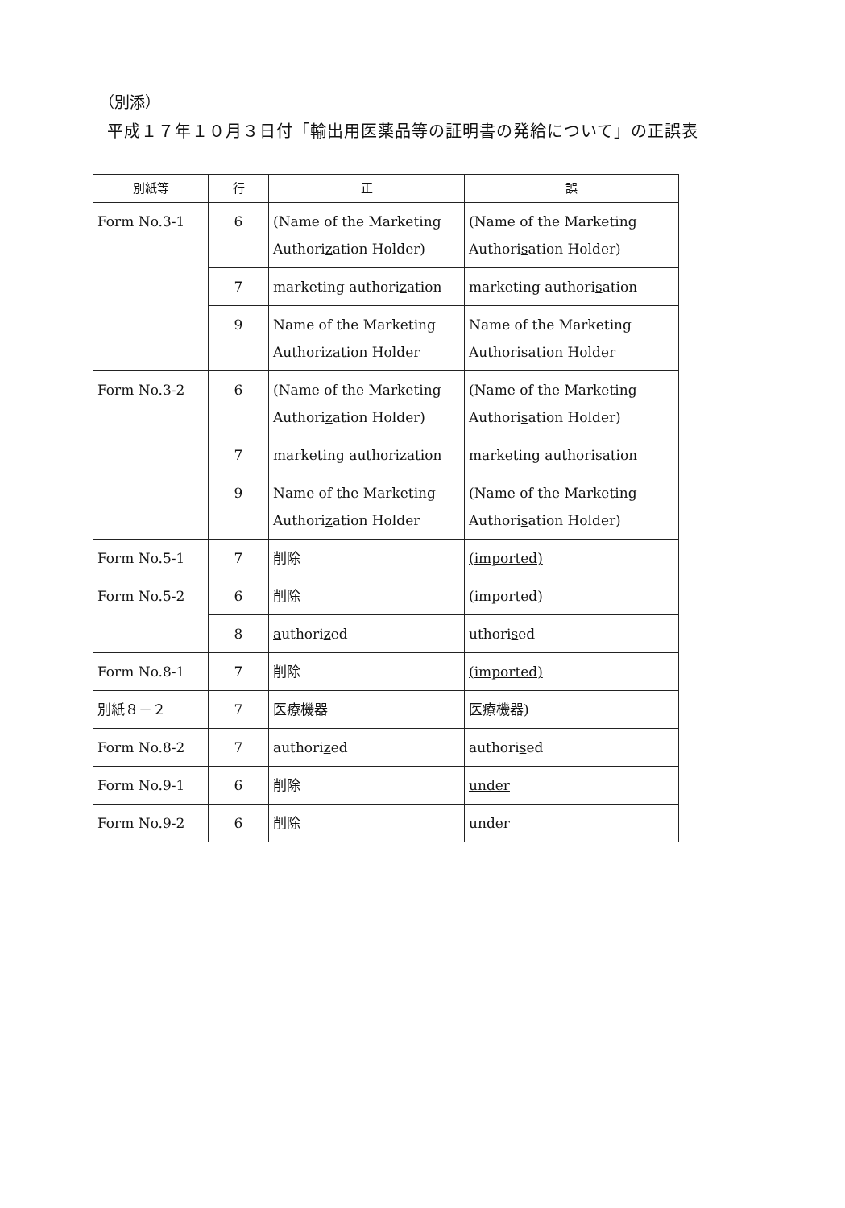（別添）
平成１７年１０月３日付「輸出用医薬品等の証明書の発給について」の正誤表
| 別紙等 | 行 | 正 | 誤 |
| --- | --- | --- | --- |
| Form No.3-1 | 6 | (Name of the Marketing Authori z ation Holder) | (Name of the Marketing Authori s ation Holder) |
| | 7 | marketing authori z ation | marketing authori s ation |
| | 9 | Name of the Marketing Authori z ation Holder | Name of the Marketing Authori s ation Holder |
| Form No.3-2 | 6 | (Name of the Marketing Authori z ation Holder) | (Name of the Marketing Authori s ation Holder) |
| | 7 | marketing authori z ation | marketing authori s ation |
| | 9 | Name of the Marketing Authori z ation Holder | (Name of the Marketing Authori s ation Holder) |
| Form No.5-1 | 7 | 削除 | (imported) |
| Form No.5-2 | 6 | 削除 | (imported) |
| | 8 | a uthori z ed | uthori s ed |
| Form No.8-1 | 7 | 削除 | (imported) |
| 別紙８－２ | 7 | 医療機器 | 医療機器) |
| Form No.8-2 | 7 | authori z ed | authori s ed |
| Form No.9-1 | 6 | 削除 | under |
| Form No.9-2 | 6 | 削除 | under |